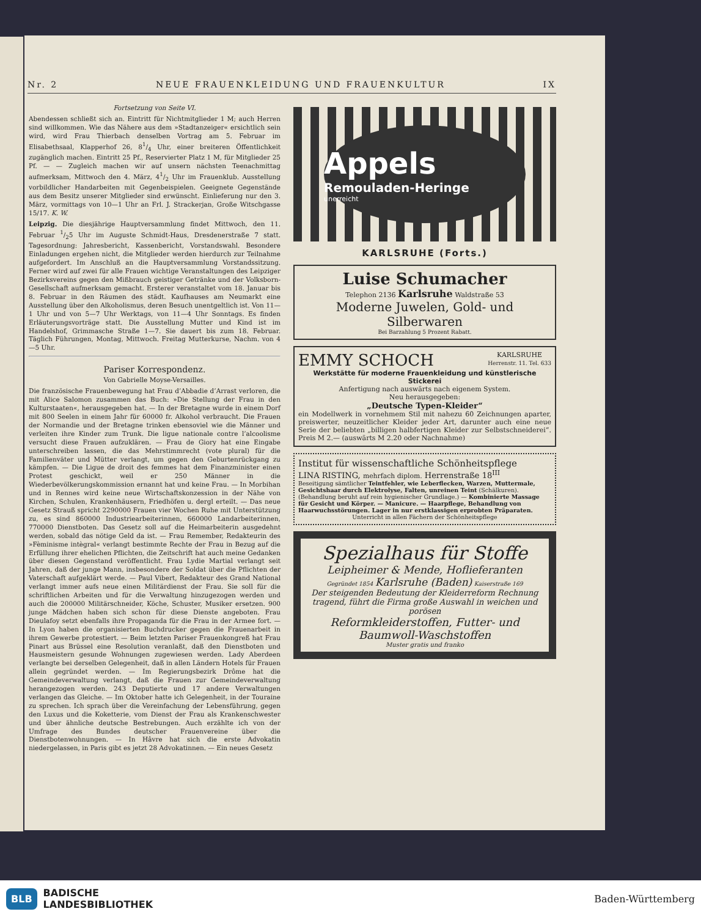Nr. 2 NEUE FRAUENKLEIDUNG UND FRAUENKULTUR IX
Fortsetzung von Seite VI.
Abendessen schließt sich an. Eintritt für Nichtmitglieder 1 M; auch Herren sind willkommen. Wie das Nähere aus dem »Stadtanzeiger« ersichtlich sein wird, wird Frau Thierbach denselben Vortrag am 5. Februar im Elisabethsaal, Klapperhof 26, 81/4 Uhr, einer breiteren Öffentlichkeit zugänglich machen. Eintritt 25 Pf., Reservierter Platz 1 M, für Mitglieder 25 Pf. — — Zugleich machen wir auf unsern nächsten Teenachmittag aufmerksam, Mittwoch den 4. März, 41/2 Uhr im Frauenklub. Ausstellung vorbildlicher Handarbeiten mit Gegenbeispielen. Geeignete Gegenstände aus dem Besitz unserer Mitglieder sind erwünscht. Einlieferung nur den 3. März, vormittags von 10—1 Uhr an Frl. J. Strackerjan, Große Witschgasse 15/17. K. W.
Leipzig. Die diesjährige Hauptversammlung findet Mittwoch, den 11. Februar 1/25 Uhr im Auguste Schmidt-Haus, Dresdenerstraße 7 statt. Tagesordnung: Jahresbericht, Kassenbericht, Vorstandswahl. Besondere Einladungen ergehen nicht, die Mitglieder werden hierdurch zur Teilnahme aufgefordert. Im Anschluß an die Hauptversammlung Vorstandssitzung. Ferner wird auf zwei für alle Frauen wichtige Veranstaltungen des Leipziger Bezirksvereins gegen den Mißbrauch geistiger Getränke und der Volksborn-Gesellschaft aufmerksam gemacht. Ersterer veranstaltet vom 18. Januar bis 8. Februar in den Räumen des städt. Kaufhauses am Neumarkt eine Ausstellung über den Alkoholismus, deren Besuch unentgeltlich ist. Von 11—1 Uhr und von 5—7 Uhr Werktags, von 11—4 Uhr Sonntags. Es finden Erläuterungsvorträge statt. Die Ausstellung Mutter und Kind ist im Handelshof, Grimmasche Straße 1—7. Sie dauert bis zum 18. Februar. Täglich Führungen, Montag, Mittwoch. Freitag Mutterkurse, Nachm. von 4—5 Uhr.
Pariser Korrespondenz.
Von Gabrielle Moyse-Versailles.
Die französische Frauenbewegung hat Frau d’Abbadie d’Arrast verloren, die mit Alice Salomon zusammen das Buch: »Die Stellung der Frau in den Kulturstaaten«, herausgegeben hat. — In der Bretagne wurde in einem Dorf mit 800 Seelen in einem Jahr für 60000 fr. Alkohol verbraucht. Die Frauen der Normandie und der Bretagne trinken ebensoviel wie die Männer und verleiten ihre Kinder zum Trunk. Die ligue nationale contre l’alcoolisme versucht diese Frauen aufzuklären. — Frau de Giory hat eine Eingabe unterschreiben lassen, die das Mehrstimmrecht (vote plural) für die Familienväter und Mütter verlangt, um gegen den Geburtenrückgang zu kämpfen. — Die Ligue de droit des femmes hat dem Finanzminister einen Protest geschickt, weil er 250 Männer in die Wiederbevölkerungskommission ernannt hat und keine Frau. — In Morbihan und in Rennes wird keine neue Wirtschaftskonzession in der Nähe von Kirchen, Schulen, Krankenhäusern, Friedhöfen u. dergl erteilt. — Das neue Gesetz Strauß spricht 2290000 Frauen vier Wochen Ruhe mit Unterstützung zu, es sind 860000 Industriearbeiterinnen, 660000 Landarbeiterinnen, 770000 Dienstboten. Das Gesetz soll auf die Heimarbeiterin ausgedehnt werden, sobald das nötige Geld da ist. — Frau Remember, Redakteurin des »Fèminisme intègral« verlangt bestimmte Rechte der Frau in Bezug auf die Erfüllung ihrer ehelichen Pflichten, die Zeitschrift hat auch meine Gedanken über diesen Gegenstand veröffentlicht. Frau Lydie Martial verlangt seit Jahren, daß der junge Mann, insbesondere der Soldat über die Pflichten der Vaterschaft aufgeklärt werde. — Paul Vibert, Redakteur des Grand National verlangt immer aufs neue einen Militärdienst der Frau. Sie soll für die schriftlichen Arbeiten und für die Verwaltung hinzugezogen werden und auch die 200000 Militärschneider, Köche, Schuster, Musiker ersetzen. 900 junge Mädchen haben sich schon für diese Dienste angeboten. Frau Dieulafoy setzt ebenfalls ihre Propaganda für die Frau in der Armee fort. — In Lyon haben die organisierten Buchdrucker gegen die Frauenarbeit in ihrem Gewerbe protestiert. — Beim letzten Pariser Frauenkongreß hat Frau Pinart aus Brüssel eine Resolution veranlaßt, daß den Dienstboten und Hausmeistern gesunde Wohnungen zugewiesen werden. Lady Aberdeen verlangte bei derselben Gelegenheit, daß in allen Ländern Hotels für Frauen allein gegründet werden. — Im Regierungsbezirk Drôme hat die Gemeindeverwaltung verlangt, daß die Frauen zur Gemeindeverwaltung herangezogen werden. 243 Deputierte und 17 andere Verwaltungen verlangen das Gleiche. — Im Oktober hatte ich Gelegenheit, in der Touraine zu sprechen. Ich sprach über die Vereinfachung der Lebensführung, gegen den Luxus und die Koketterie, vom Dienst der Frau als Krankenschwester und über ähnliche deutsche Bestrebungen. Auch erzählte ich von der Umfrage des Bundes deutscher Frauenvereine über die Dienstbotenwohnungen. — In Hâvre hat sich die erste Advokatin niedergelassen, in Paris gibt es jetzt 28 Advokatinnen. — Ein neues Gesetz
Appels
Remouladen-Heringe
unerreicht
KARLSRUHE (Forts.)
Luise Schumacher
Telephon 2136 Karlsruhe Waldstraße 53
Moderne Juwelen, Gold- und Silberwaren
Bei Barzahlung 5 Prozent Rabatt.
EMMY SCHOCH KARLSRUHE
Herrenstr. 11. Tel. 633
Werkstätte für moderne Frauenkleidung und künstlerische Stickerei
Anfertigung nach auswärts nach eigenem System.
Neu herausgegeben:
„Deutsche Typen-Kleider“
ein Modellwerk in vornehmem Stil mit nahezu 60 Zeichnungen aparter, preiswerter, neuzeitlicher Kleider jeder Art, darunter auch eine neue Serie der beliebten „billigen halbfertigen Kleider zur Selbstschneiderei“. Preis M 2.— (auswärts M 2.20 oder Nachnahme)
Institut für wissenschaftliche Schönheitspflege
LINA RISTING, mehrfach diplom. Herrenstraße 18<sup>III</sup>
Beseitigung sämtlicher Teintfehler, wie Leberflecken, Warzen, Muttermale, Gesichtshaar durch Elektrolyse, Falten, unreinen Teint (Schälkuren). (Behandlung beruht auf rein hygienischer Grundlage.) — Kombinierte Massage für Gesicht und Körper. — Manicure. — Haarpflege, Behandlung von Haarwuchsstörungen. Lager in nur erstklassigen erprobten Präparaten.
Unterricht in allen Fächern der Schönheitspflege
Spezialhaus für Stoffe
Leipheimer & Mende, Hoflieferanten
Gegründet 1854 Karlsruhe (Baden) Kaiserstraße 169
Der steigenden Bedeutung der Kleiderreform Rechnung tragend, führt die Firma große Auswahl in weichen und porösen
Reformkleiderstoffen, Futter- und Baumwoll-Waschstoffen
Muster gratis und franko
BLB BADISCHE
LANDESBIBLIOTHEK
Baden-Württemberg